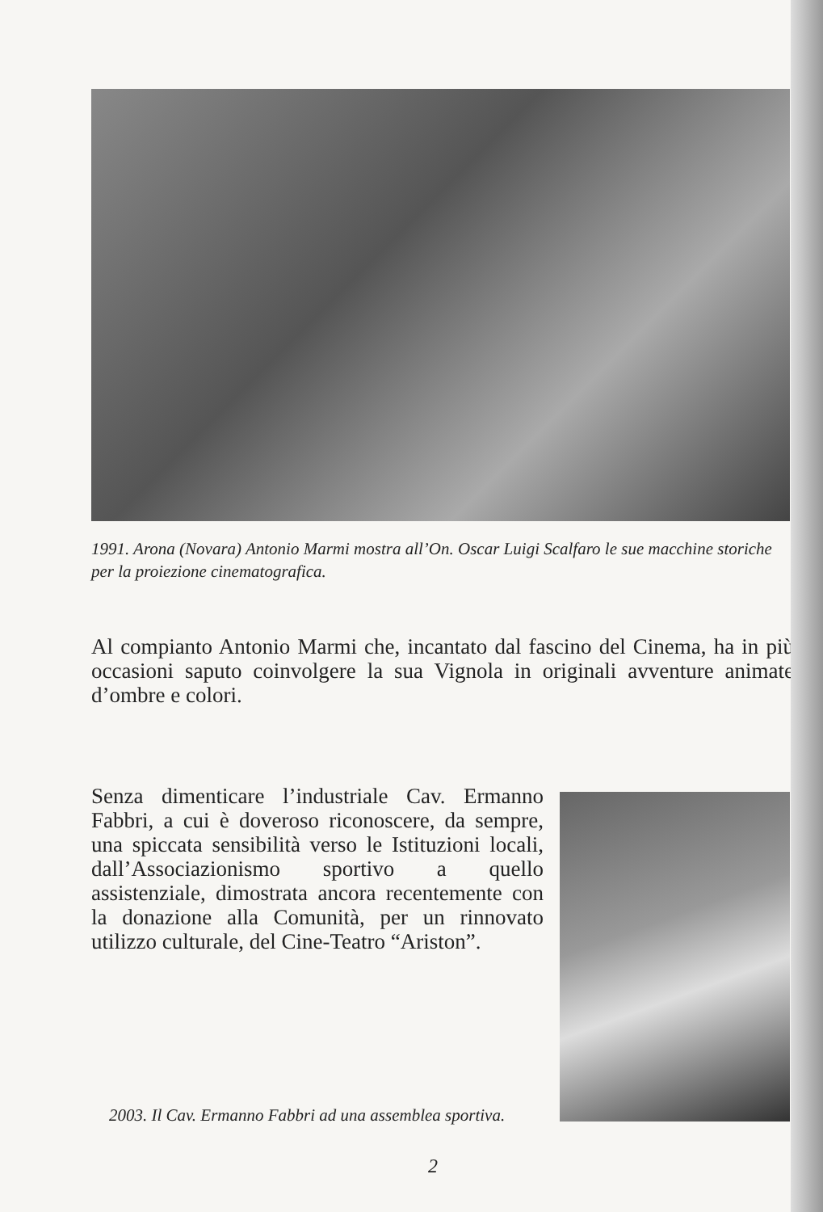1991. Arona (Novara) Antonio Marmi mostra all’On. Oscar Luigi Scalfaro le sue macchine storiche per la proiezione cinematografica.
Al compianto Antonio Marmi che, incantato dal fascino del Cinema, ha in più occasioni saputo coinvolgere la sua Vignola in originali avventure animate d’ombre e colori.
Senza dimenticare l’industriale Cav. Ermanno Fabbri, a cui è doveroso riconoscere, da sempre, una spiccata sensibilità verso le Istituzioni locali, dall’Associazionismo sportivo a quello assistenziale, dimostrata ancora recentemente con la donazione alla Comunità, per un rinnovato utilizzo culturale, del Cine-Teatro “Ariston”.
2003. Il Cav. Ermanno Fabbri ad una assemblea sportiva.
2